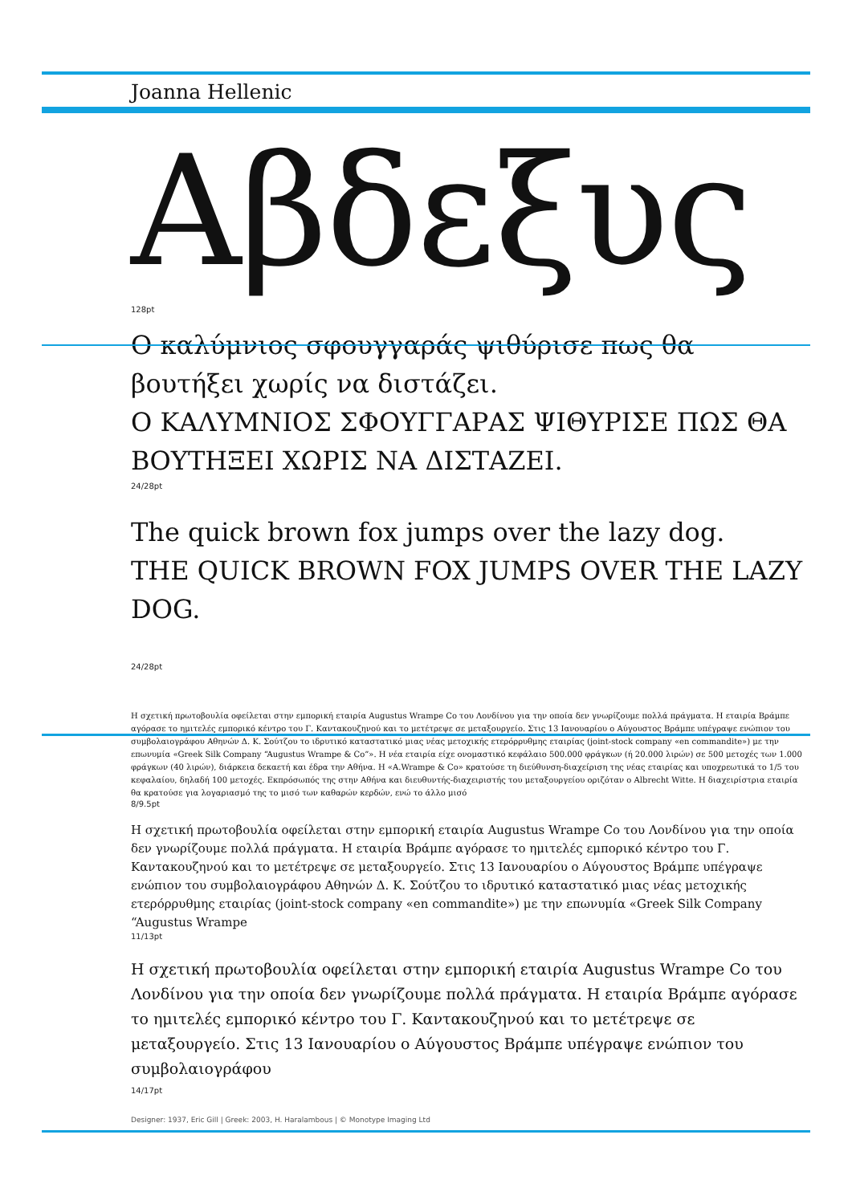Joanna Hellenic
Αβδεξυς
128pt
Ο καλύμνιος σφουγγαράς ψιθύρισε πως θα βουτήξει χωρίς να διστάζει.
Ο ΚΑΛΥΜΝΙΟΣ ΣΦΟΥΓΓΑΡΑΣ ΨΙΘΥΡΙΣΕ ΠΩΣ ΘΑ ΒΟΥΤΗΞΕΙ ΧΩΡΙΣ ΝΑ ΔΙΣΤΑΖΕΙ.
24/28pt
The quick brown fox jumps over the lazy dog.
THE QUICK BROWN FOX JUMPS OVER THE LAZY DOG.
24/28pt
Η σχετική πρωτοβουλία οφείλεται στην εμπορική εταιρία Augustus Wrampe Co του Λονδίνου για την οποία δεν γνωρίζουμε πολλά πράγματα. Η εταιρία Βράμπε αγόρασε το ημιτελές εμπορικό κέντρο του Γ. Καντακουζηνού και το μετέτρεψε σε μεταξουργείο. Στις 13 Ιανουαρίου ο Αύγουστος Βράμπε υπέγραψε ενώπιον του συμβολαιογράφου Αθηνών Δ. Κ. Σούτζου το ιδρυτικό καταστατικό μιας νέας μετοχικής ετερόρρυθμης εταιρίας (joint-stock company «en commandite») με την επωνυμία «Greek Silk Company “Augustus Wrampe & Co”». Η νέα εταιρία είχε ονομαστικό κεφάλαιο 500.000 φράγκων (ή 20.000 λιρών) σε 500 μετοχές των 1.000 φράγκων (40 λιρών), διάρκεια δεκαετή και έδρα την Αθήνα. Η «A.Wrampe & Co» κρατούσε τη διεύθυνση-διαχείριση της νέας εταιρίας και υποχρεωτικά το 1/5 του κεφαλαίου, δηλαδή 100 μετοχές. Εκπρόσωπός της στην Αθήνα και διευθυντής-διαχειριστής του μεταξουργείου οριζόταν ο Albrecht Witte. Η διαχειρίστρια εταιρία θα κρατούσε για λογαριασμό της το μισό των καθαρών κερδών, ενώ το άλλο μισό
8/9.5pt
Η σχετική πρωτοβουλία οφείλεται στην εμπορική εταιρία Augustus Wrampe Co του Λονδίνου για την οποία δεν γνωρίζουμε πολλά πράγματα. Η εταιρία Βράμπε αγόρασε το ημιτελές εμπορικό κέντρο του Γ. Καντακουζηνού και το μετέτρεψε σε μεταξουργείο. Στις 13 Ιανουαρίου ο Αύγουστος Βράμπε υπέγραψε ενώπιον του συμβολαιογράφου Αθηνών Δ. Κ. Σούτζου το ιδρυτικό καταστατικό μιας νέας μετοχικής ετερόρρυθμης εταιρίας (joint-stock company «en commandite») με την επωνυμία «Greek Silk Company “Augustus Wrampe
11/13pt
Η σχετική πρωτοβουλία οφείλεται στην εμπορική εταιρία Augustus Wrampe Co του Λονδίνου για την οποία δεν γνωρίζουμε πολλά πράγματα. Η εταιρία Βράμπε αγόρασε το ημιτελές εμπορικό κέντρο του Γ. Καντακουζηνού και το μετέτρεψε σε μεταξουργείο. Στις 13 Ιανουαρίου ο Αύγουστος Βράμπε υπέγραψε ενώπιον του συμβολαιογράφου
14/17pt
Designer: 1937, Eric Gill | Greek: 2003, H. Haralambous | © Monotype Imaging Ltd